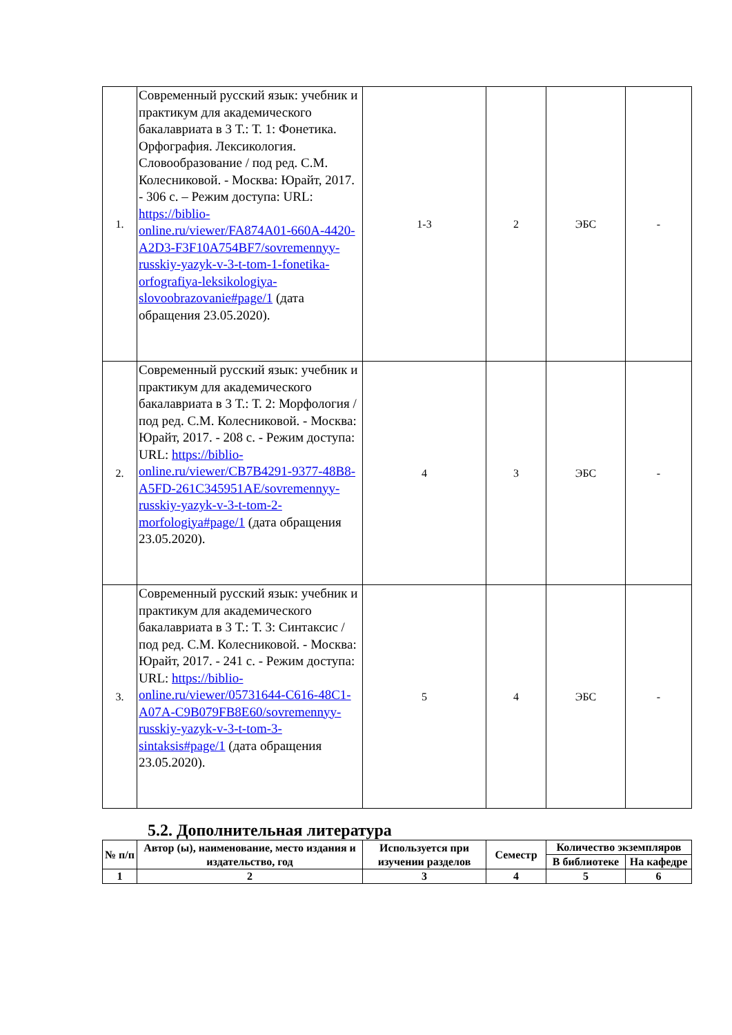| 1. | Современный русский язык: учебник и практикум для академического бакалавриата в 3 Т.: Т. 1: Фонетика. Орфография. Лексикология. Словообразование / под ред. С.М. Колесниковой. - Москва: Юрайт, 2017. - 306 с. – Режим доступа: URL: https://biblio-online.ru/viewer/FA874A01-660A-4420-A2D3-F3F10A754BF7/sovremennyy-russkiy-yazyk-v-3-t-tom-1-fonetika-orfografiya-leksikologiya-slovoobrazovanie#page/1 (дата обращения 23.05.2020). | 1-3 | 2 | ЭБС | - |
| 2. | Современный русский язык: учебник и практикум для академического бакалавриата в 3 Т.: Т. 2: Морфология / под ред. С.М. Колесниковой. - Москва: Юрайт, 2017. - 208 с. - Режим доступа: URL: https://biblio-online.ru/viewer/CB7B4291-9377-48B8-A5FD-261C345951AE/sovremennyy-russkiy-yazyk-v-3-t-tom-2-morfologiya#page/1 (дата обращения 23.05.2020). | 4 | 3 | ЭБС | - |
| 3. | Современный русский язык: учебник и практикум для академического бакалавриата в 3 Т.: Т. 3: Синтаксис / под ред. С.М. Колесниковой. - Москва: Юрайт, 2017. - 241 с. - Режим доступа: URL: https://biblio-online.ru/viewer/05731644-C616-48C1-A07A-C9B079FB8E60/sovremennyy-russkiy-yazyk-v-3-t-tom-3-sintaksis#page/1 (дата обращения 23.05.2020). | 5 | 4 | ЭБС | - |
5.2. Дополнительная литература
| № п/п | Автор (ы), наименование, место издания и издательство, год | Используется при изучении разделов | Семестр | Количество экземпляров | |
| --- | --- | --- | --- | --- | --- |
| | | | | В библиотеке | На кафедре |
| 1 | 2 | 3 | 4 | 5 | 6 |